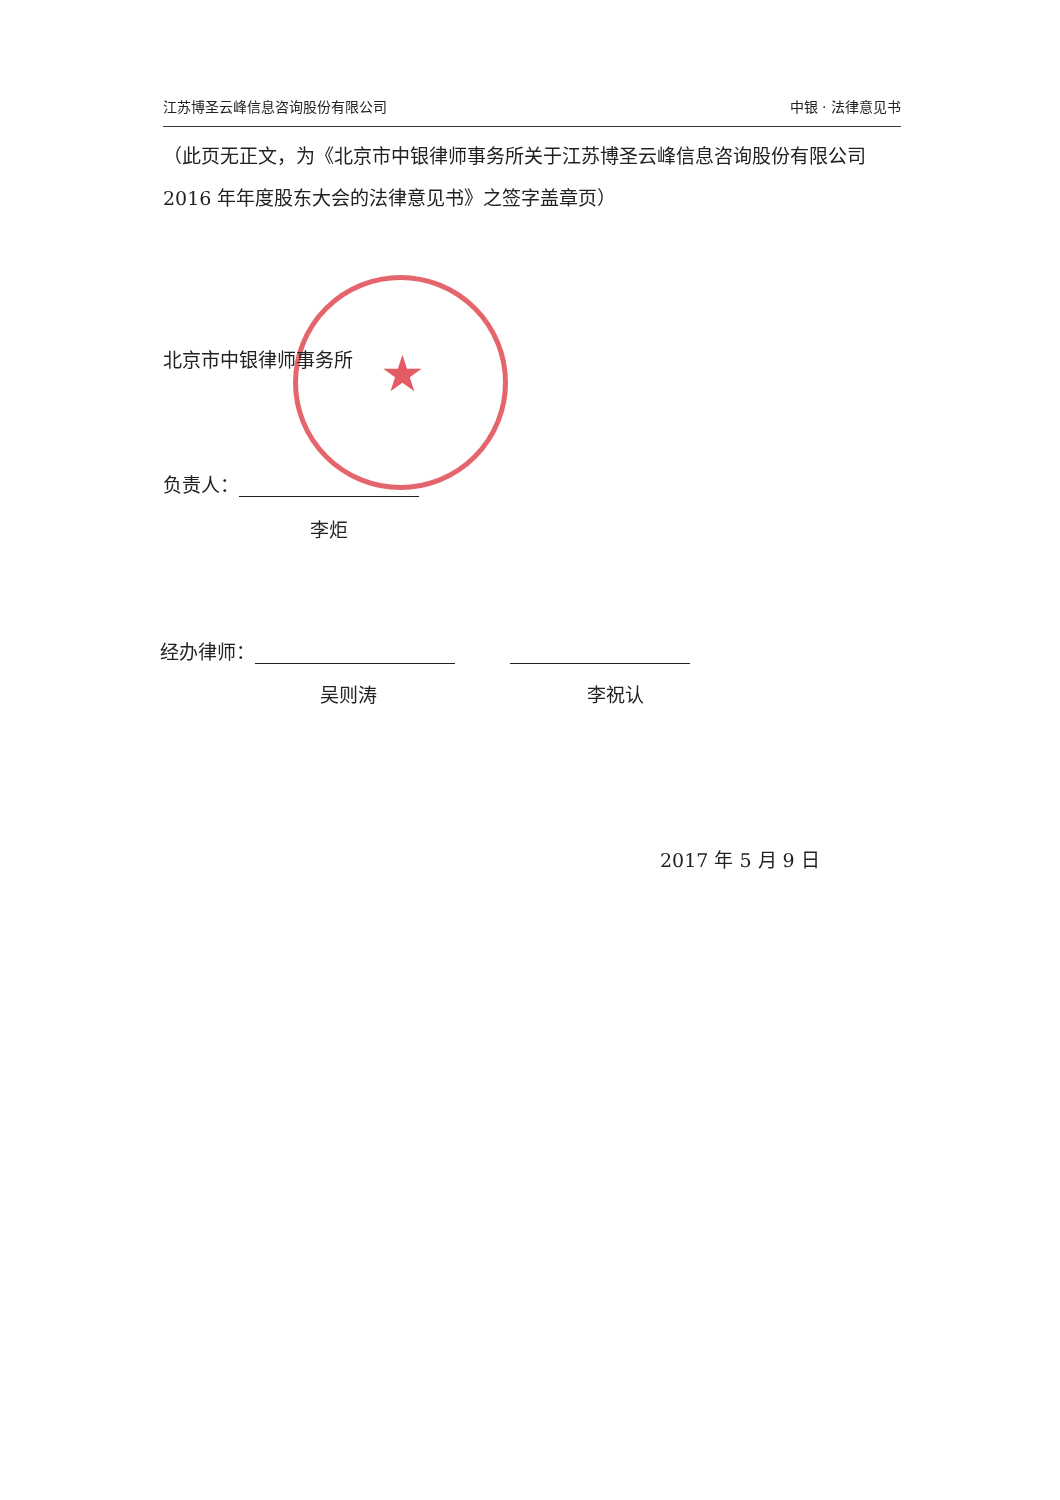江苏博圣云峰信息咨询股份有限公司 中银 · 法律意见书
（此页无正文，为《北京市中银律师事务所关于江苏博圣云峰信息咨询股份有限公司 2016 年年度股东大会的法律意见书》之签字盖章页）
★
北京市中银律师事务所
负责人：
李炬
经办律师：
吴则涛 李祝认
2017 年 5 月 9 日